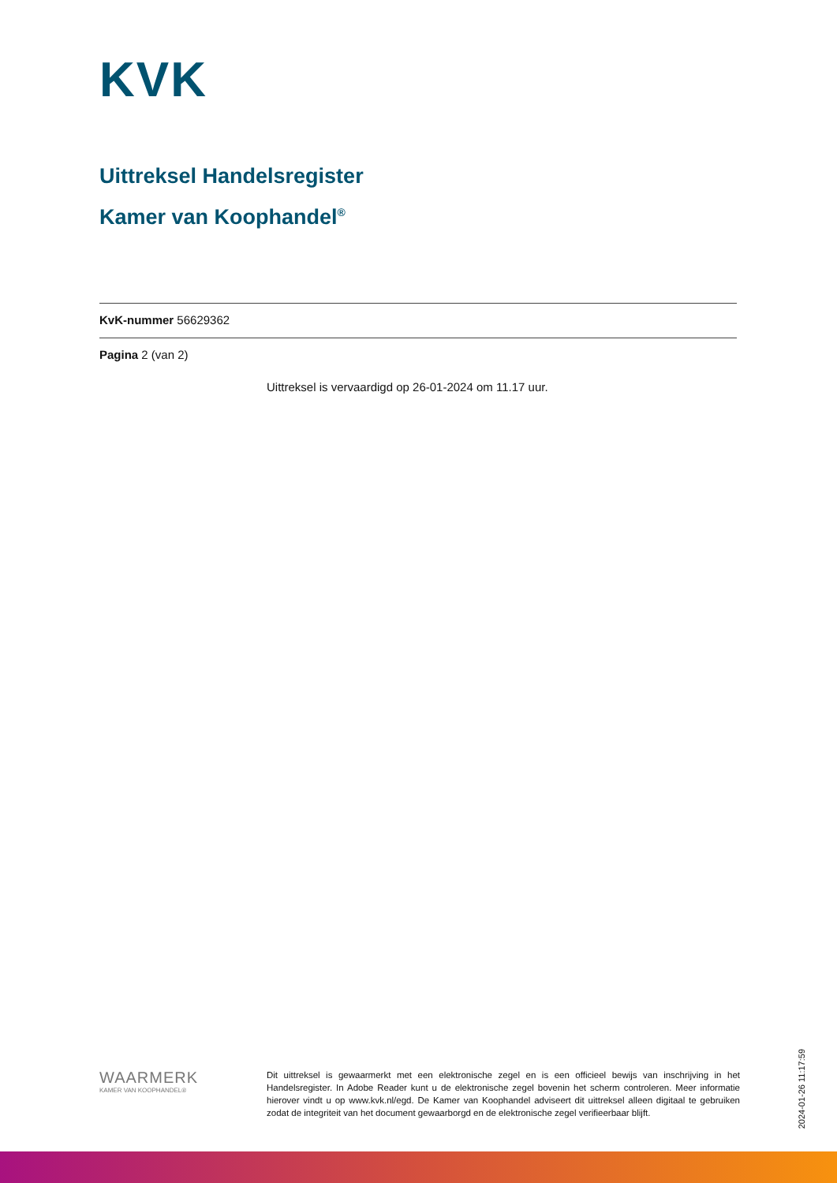KVK
Uittreksel Handelsregister
Kamer van Koophandel<sup>®</sup>
KvK-nummer 56629362
Pagina 2 (van 2)
Uittreksel is vervaardigd op 26-01-2024 om 11.17 uur.
WAARMERK
KAMER VAN KOOPHANDEL®
Dit uittreksel is gewaarmerkt met een elektronische zegel en is een officieel bewijs van inschrijving in het Handelsregister. In Adobe Reader kunt u de elektronische zegel bovenin het scherm controleren. Meer informatie hierover vindt u op www.kvk.nl/egd. De Kamer van Koophandel adviseert dit uittreksel alleen digitaal te gebruiken zodat de integriteit van het document gewaarborgd en de elektronische zegel verifieerbaar blijft.
2024-01-26 11:17:59